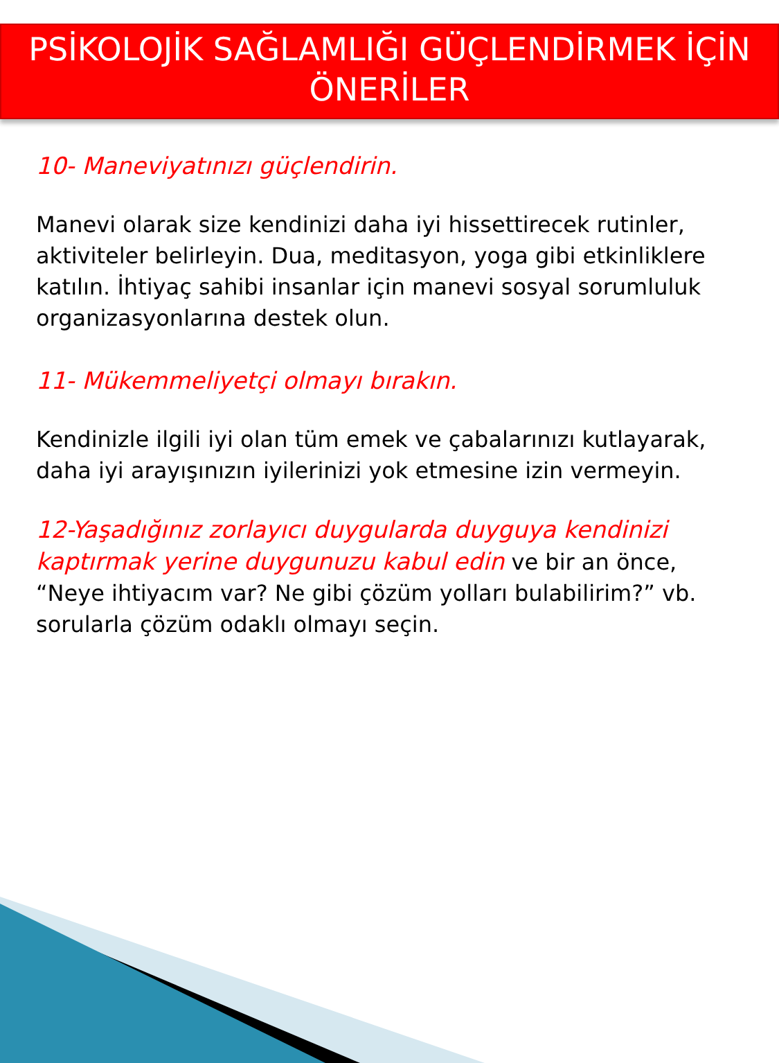PSİKOLOJİK SAĞLAMLIĞI GÜÇLENDİRMEK İÇİN
ÖNERİLER
10- Maneviyatınızı güçlendirin.
Manevi olarak size kendinizi daha iyi hissettirecek rutinler, aktiviteler belirleyin. Dua, meditasyon, yoga gibi etkinliklere katılın. İhtiyaç sahibi insanlar için manevi sosyal sorumluluk organizasyonlarına destek olun.
11- Mükemmeliyetçi olmayı bırakın.
Kendinizle ilgili iyi olan tüm emek ve çabalarınızı kutlayarak, daha iyi arayışınızın iyilerinizi yok etmesine izin vermeyin.
12-Yaşadığınız zorlayıcı duygularda duyguya kendinizi kaptırmak yerine duygunuzu kabul edin ve bir an önce, “Neye ihtiyacım var? Ne gibi çözüm yolları bulabilirim?” vb. sorularla çözüm odaklı olmayı seçin.